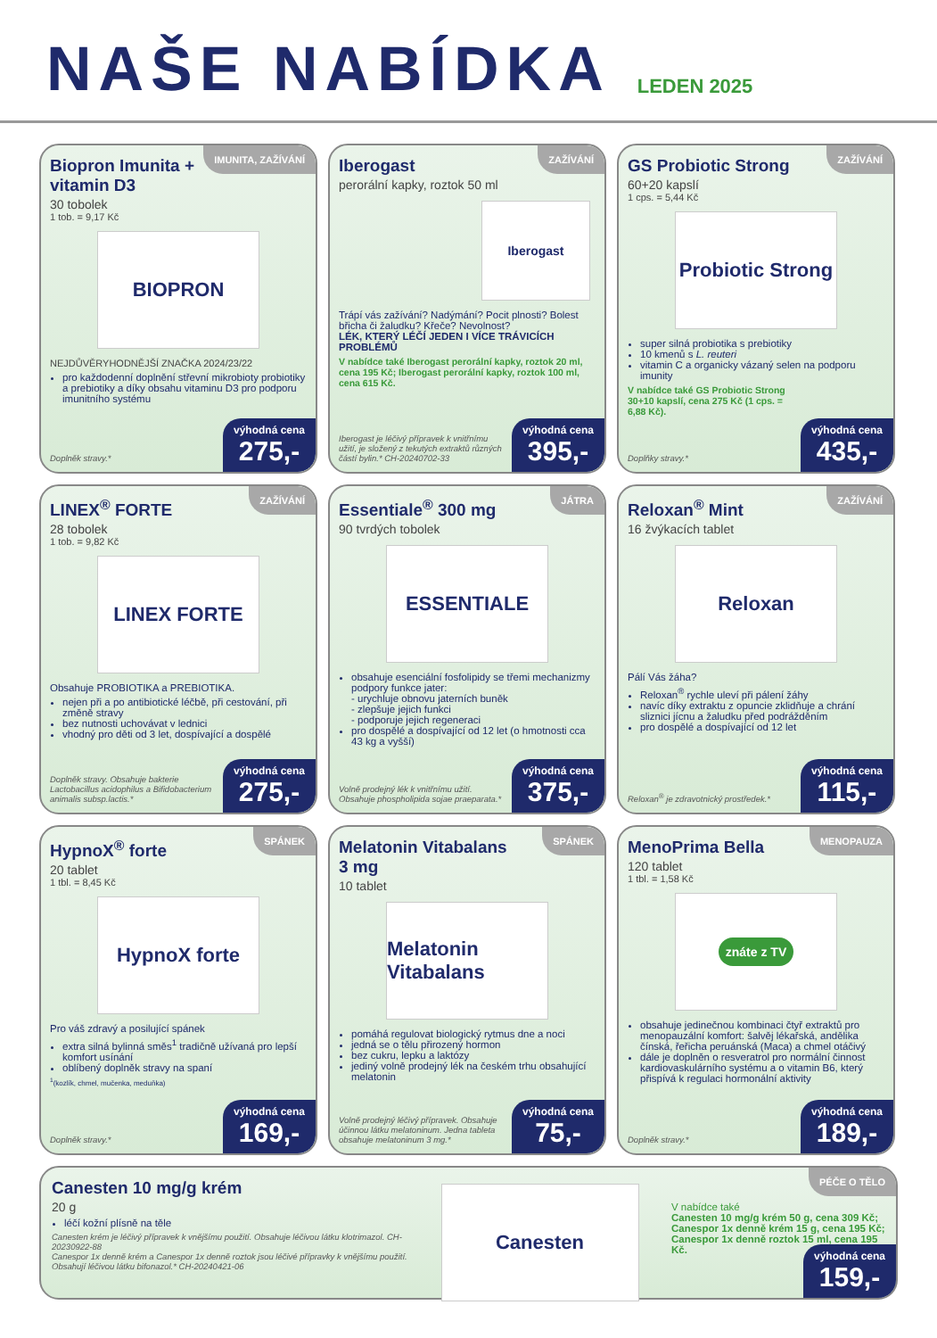NAŠE NABÍDKA
LEDEN 2025
IMUNITA, ZAŽÍVÁNÍ
Biopron Imunita + vitamin D3
30 tobolek
1 tob. = 9,17 Kč
BIOPRON
NEJDŮVĚRYHODNĚJŠÍ ZNAČKA 2024/23/22
pro každodenní doplnění střevní mikrobioty probiotiky a prebiotiky a díky obsahu vitaminu D3 pro podporu imunitního systému
Doplněk stravy.*
výhodná cena
275,-
ZAŽÍVÁNÍ
Iberogast
perorální kapky, roztok 50 ml
Iberogast
Trápí vás zažívání? Nadýmání? Pocit plnosti? Bolest břicha či žaludku? Křeče? Nevolnost?
LÉK, KTERÝ LÉČÍ JEDEN I VÍCE TRÁVICÍCH PROBLÉMŮ
V nabídce také Iberogast perorální kapky, roztok 20 ml, cena 195 Kč; Iberogast perorální kapky, roztok 100 ml, cena 615 Kč.
Iberogast je léčivý přípravek k vnitřnímu užití, je složený z tekutých extraktů různých částí bylin.* CH-20240702-33
výhodná cena
395,-
ZAŽÍVÁNÍ
GS Probiotic Strong
60+20 kapslí
1 cps. = 5,44 Kč
Probiotic Strong
super silná probiotika s prebiotiky
10 kmenů s L. reuteri
vitamin C a organicky vázaný selen na podporu imunity
V nabídce také GS Probiotic Strong 30+10 kapslí, cena 275 Kč (1 cps. = 6,88 Kč).
Doplňky stravy.*
výhodná cena
435,-
ZAŽÍVÁNÍ
LINEX<sup>®</sup> FORTE
28 tobolek
1 tob. = 9,82 Kč
LINEX FORTE
Obsahuje PROBIOTIKA a PREBIOTIKA.
nejen při a po antibiotické léčbě, při cestování, při změně stravy
bez nutnosti uchovávat v lednici
vhodný pro děti od 3 let, dospívající a dospělé
Doplněk stravy. Obsahuje bakterie Lactobacillus acidophilus a Bifidobacterium animalis subsp.lactis.*
výhodná cena
275,-
JÁTRA
Essentiale<sup>®</sup> 300 mg
90 tvrdých tobolek
ESSENTIALE
obsahuje esenciální fosfolipidy se třemi mechanizmy podpory funkce jater:
- urychluje obnovu jaterních buněk
- zlepšuje jejich funkci
- podporuje jejich regeneraci
pro dospělé a dospívající od 12 let (o hmotnosti cca 43 kg a vyšší)
Volně prodejný lék k vnitřnímu užití. Obsahuje phospholipida sojae praeparata.*
výhodná cena
375,-
ZAŽÍVÁNÍ
Reloxan<sup>®</sup> Mint
16 žvýkacích tablet
Reloxan
Pálí Vás žáha?
Reloxan<sup>®</sup> rychle uleví při pálení žáhy
navíc díky extraktu z opuncie zklidňuje a chrání sliznici jícnu a žaludku před podrážděním
pro dospělé a dospívající od 12 let
Reloxan<sup>®</sup> je zdravotnický prostředek.*
výhodná cena
115,-
SPÁNEK
HypnoX<sup>®</sup> forte
20 tablet
1 tbl. = 8,45 Kč
HypnoX forte
Pro váš zdravý a posilující spánek
extra silná bylinná směs<sup>1</sup> tradičně užívaná pro lepší komfort usínání
oblíbený doplněk stravy na spaní
<sup>1</sup> (kozlík, chmel, mučenka, meduňka)
Doplněk stravy.*
výhodná cena
169,-
SPÁNEK
Melatonin Vitabalans 3 mg
10 tablet
Melatonin Vitabalans
pomáhá regulovat biologický rytmus dne a noci
jedná se o tělu přirozený hormon
bez cukru, lepku a laktózy
jediný volně prodejný lék na českém trhu obsahující melatonin
Volně prodejný léčivý přípravek. Obsahuje účinnou látku melatoninum. Jedna tableta obsahuje melatoninum 3 mg.*
výhodná cena
75,-
MENOPAUZA
MenoPrima Bella
120 tablet
1 tbl. = 1,58 Kč
znáte z TV
obsahuje jedinečnou kombinaci čtyř extraktů pro menopauzální komfort: šalvěj lékařská, andělika čínská, řeřicha peruánská (Maca) a chmel otáčivý
dále je doplněn o resveratrol pro normální činnost kardiovaskulárního systému a o vitamin B6, který přispívá k regulaci hormonální aktivity
Doplněk stravy.*
výhodná cena
189,-
Canesten 10 mg/g krém
20 g
léčí kožní plísně na těle
Canesten krém je léčivý přípravek k vnějšímu použití. Obsahuje léčivou látku klotrimazol. CH-20230922-88
Canespor 1x denně krém a Canespor 1x denně roztok jsou léčivé přípravky k vnějšímu použití. Obsahují léčivou látku bifonazol.* CH-20240421-06
Canesten
PÉČE O TĚLO
V nabídce také
Canesten 10 mg/g krém 50 g, cena 309 Kč; Canespor 1x denně krém 15 g, cena 195 Kč; Canespor 1x denně roztok 15 ml, cena 195 Kč.
výhodná cena
159,-